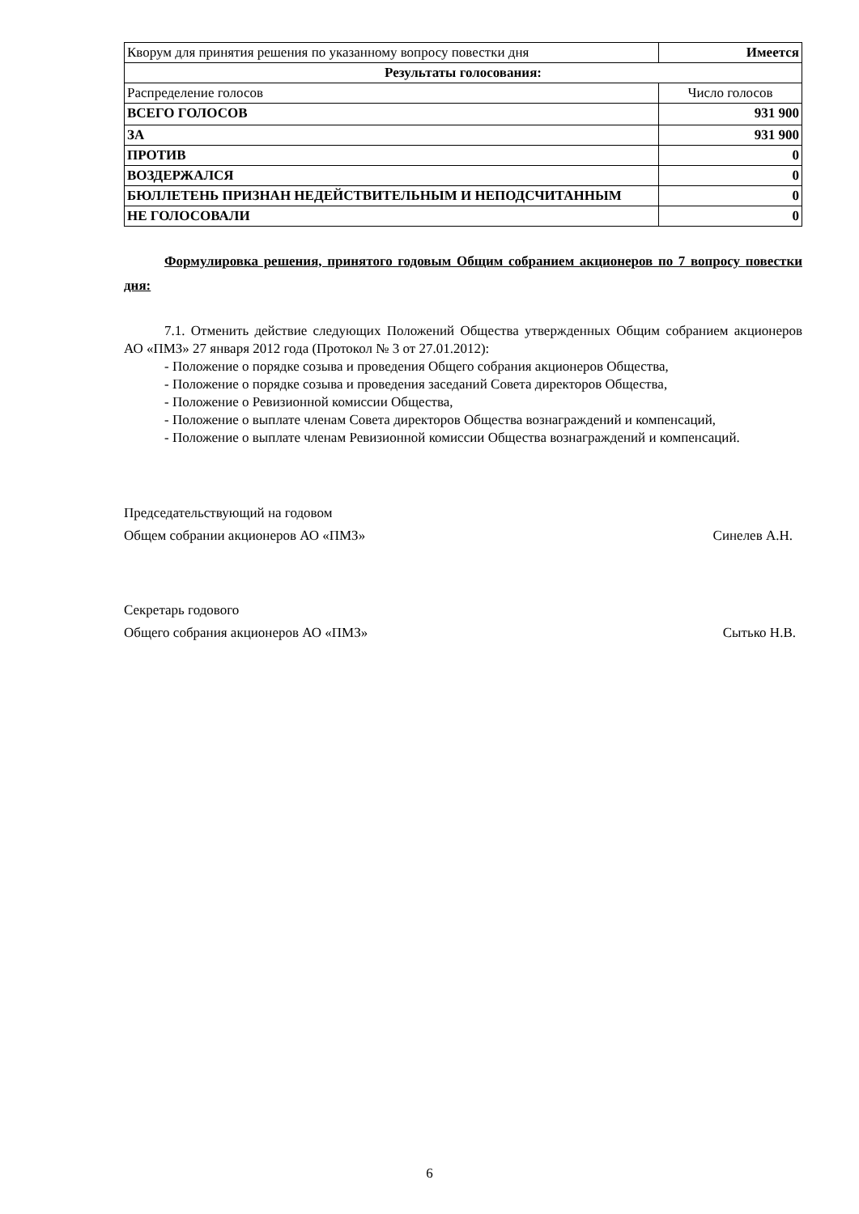| Кворум для принятия решения по указанному вопросу повестки дня | Имеется |
| Результаты голосования: | |
| Распределение голосов | Число голосов |
| ВСЕГО ГОЛОСОВ | 931 900 |
| ЗА | 931 900 |
| ПРОТИВ | 0 |
| ВОЗДЕРЖАЛСЯ | 0 |
| БЮЛЛЕТЕНЬ ПРИЗНАН НЕДЕЙСТВИТЕЛЬНЫМ И НЕПОДСЧИТАННЫМ | 0 |
| НЕ ГОЛОСОВАЛИ | 0 |
Формулировка решения, принятого годовым Общим собранием акционеров по 7 вопросу повестки дня:
7.1. Отменить действие следующих Положений Общества утвержденных Общим собранием акционеров АО «ПМЗ» 27 января 2012 года (Протокол № 3 от 27.01.2012):
- Положение о порядке созыва и проведения Общего собрания акционеров Общества,
- Положение о порядке созыва и проведения заседаний Совета директоров Общества,
- Положение о Ревизионной комиссии Общества,
- Положение о выплате членам Совета директоров Общества вознаграждений и компенсаций,
- Положение о выплате членам Ревизионной комиссии Общества вознаграждений и компенсаций.
Председательствующий на годовом
Общем собрании акционеров АО «ПМЗ»
Синелев А.Н.
Секретарь годового
Общего собрания акционеров АО «ПМЗ»
Сытько Н.В.
6